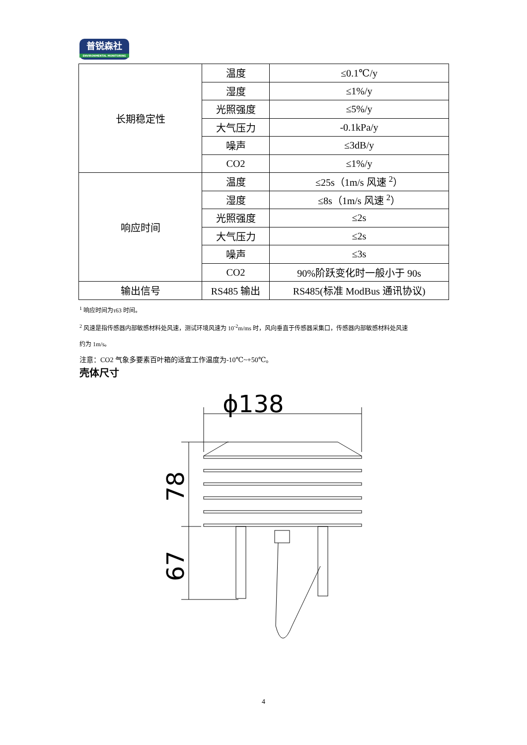普锐森社
ENVIRONMENTAL MONITORING
| 长期稳定性 | 温度 | ≤0.1℃/y |
| | 湿度 | ≤1%/y |
| | 光照强度 | ≤5%/y |
| | 大气压力 | -0.1kPa/y |
| | 噪声 | ≤3dB/y |
| | CO2 | ≤1%/y |
| 响应时间 | 温度 | ≤25s（1m/s 风速 <sup>2</sup>） |
| | 湿度 | ≤8s（1m/s 风速 <sup>2</sup>） |
| | 光照强度 | ≤2s |
| | 大气压力 | ≤2s |
| | 噪声 | ≤3s |
| | CO2 | 90%阶跃变化时一般小于 90s |
| 输出信号 | RS485 输出 | RS485(标准 ModBus 通讯协议) |
<sup>1</sup> 响应时间为τ63 时间。
<sup>2</sup> 风速是指传感器内部敏感材料处风速，测试环境风速为 10<sup>-2</sup>m/ms 时，风向垂直于传感器采集口，传感器内部敏感材料处风速
约为 1m/s。
注意：CO2 气象多要素百叶箱的适宜工作温度为-10℃~+50℃。
壳体尺寸
ϕ138
78
67
4